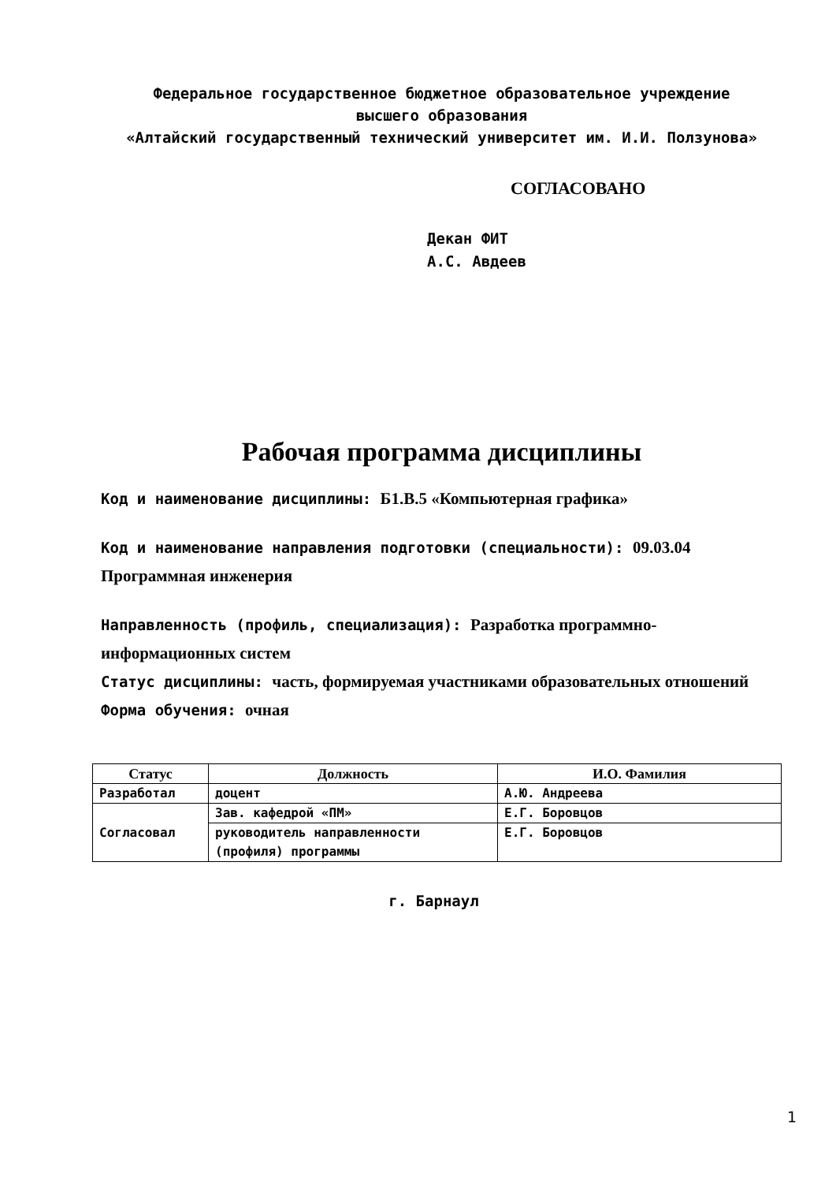Федеральное государственное бюджетное образовательное учреждение
высшего образования
«Алтайский государственный технический университет им. И.И. Ползунова»
СОГЛАСОВАНО
Декан ФИТ А.С. Авдеев
Рабочая программа дисциплины
Код и наименование дисциплины: Б1.В.5 «Компьютерная графика»
Код и наименование направления подготовки (специальности): 09.03.04 Программная инженерия
Направленность (профиль, специализация): Разработка программно-информационных систем
Статус дисциплины: часть, формируемая участниками образовательных отношений
Форма обучения: очная
| Статус | Должность | И.О. Фамилия |
| --- | --- | --- |
| Разработал | доцент | А.Ю. Андреева |
| Согласовал | Зав. кафедрой «ПМ» | Е.Г. Боровцов |
| | руководитель направленности (профиля) программы | Е.Г. Боровцов |
г. Барнаул
1